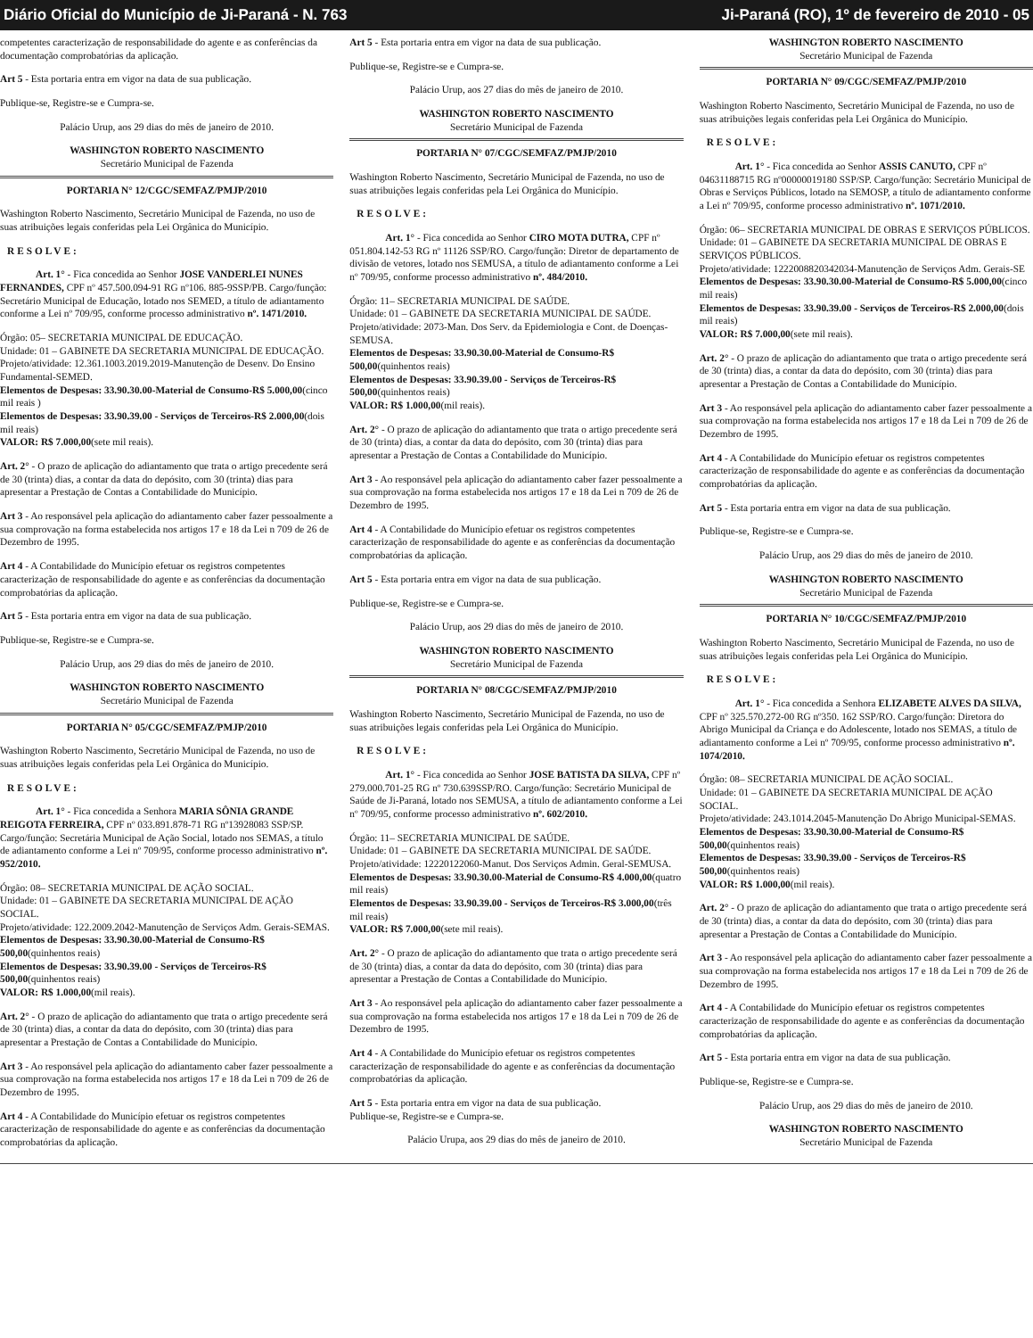Diário Oficial do Município de Ji-Paraná - N. 763 Ji-Paraná (RO), 1º de fevereiro de 2010 - 05
competentes caracterização de responsabilidade do agente e as conferências da documentação comprobatórias da aplicação.
Art 5 - Esta portaria entra em vigor na data de sua publicação.
Publique-se, Registre-se e Cumpra-se.
Palácio Urup, aos 29 dias do mês de janeiro de 2010.
WASHINGTON ROBERTO NASCIMENTO
Secretário Municipal de Fazenda
PORTARIA N° 12/CGC/SEMFAZ/PMJP/2010
Washington Roberto Nascimento, Secretário Municipal de Fazenda, no uso de suas atribuições legais conferidas pela Lei Orgânica do Município.
RESOLVE:
Art. 1° - Fica concedida ao Senhor JOSE VANDERLEI NUNES FERNANDES, CPF nº 457.500.094-91 RG nº106. 885-9SSP/PB. Cargo/função: Secretário Municipal de Educação, lotado nos SEMED, a título de adiantamento conforme a Lei nº 709/95, conforme processo administrativo nº. 1471/2010.
Órgão: 05– SECRETARIA MUNICIPAL DE EDUCAÇÃO.
Unidade: 01 – GABINETE DA SECRETARIA MUNICIPAL DE EDUCAÇÃO.
Projeto/atividade: 12.361.1003.2019.2019-Manutenção de Desenv. Do Ensino Fundamental-SEMED.
Elementos de Despesas: 33.90.30.00-Material de Consumo-R$ 5.000,00(cinco mil reais )
Elementos de Despesas: 33.90.39.00 - Serviços de Terceiros-R$ 2.000,00(dois mil reais)
VALOR: R$ 7.000,00(sete mil reais).
Art. 2° - O prazo de aplicação do adiantamento que trata o artigo precedente será de 30 (trinta) dias, a contar da data do depósito, com 30 (trinta) dias para apresentar a Prestação de Contas a Contabilidade do Município.
Art 3 - Ao responsável pela aplicação do adiantamento caber fazer pessoalmente a sua comprovação na forma estabelecida nos artigos 17 e 18 da Lei n 709 de 26 de Dezembro de 1995.
Art 4 - A Contabilidade do Município efetuar os registros competentes caracterização de responsabilidade do agente e as conferências da documentação comprobatórias da aplicação.
Art 5 - Esta portaria entra em vigor na data de sua publicação.
Publique-se, Registre-se e Cumpra-se.
Palácio Urup, aos 29 dias do mês de janeiro de 2010.
WASHINGTON ROBERTO NASCIMENTO
Secretário Municipal de Fazenda
PORTARIA N° 05/CGC/SEMFAZ/PMJP/2010
Washington Roberto Nascimento, Secretário Municipal de Fazenda, no uso de suas atribuições legais conferidas pela Lei Orgânica do Município.
RESOLVE:
Art. 1° - Fica concedida a Senhora MARIA SÔNIA GRANDE REIGOTA FERREIRA, CPF nº 033.891.878-71 RG nº13928083 SSP/SP. Cargo/função: Secretária Municipal de Ação Social, lotado nos SEMAS, a título de adiantamento conforme a Lei nº 709/95, conforme processo administrativo nº. 952/2010.
Órgão: 08– SECRETARIA MUNICIPAL DE AÇÃO SOCIAL.
Unidade: 01 – GABINETE DA SECRETARIA MUNICIPAL DE AÇÃO SOCIAL.
Projeto/atividade: 122.2009.2042-Manutenção de Serviços Adm. Gerais-SEMAS.
Elementos de Despesas: 33.90.30.00-Material de Consumo-R$ 500,00(quinhentos reais)
Elementos de Despesas: 33.90.39.00 - Serviços de Terceiros-R$ 500,00(quinhentos reais)
VALOR: R$ 1.000,00(mil reais).
Art. 2° - O prazo de aplicação do adiantamento que trata o artigo precedente será de 30 (trinta) dias, a contar da data do depósito, com 30 (trinta) dias para apresentar a Prestação de Contas a Contabilidade do Município.
Art 3 - Ao responsável pela aplicação do adiantamento caber fazer pessoalmente a sua comprovação na forma estabelecida nos artigos 17 e 18 da Lei n 709 de 26 de Dezembro de 1995.
Art 4 - A Contabilidade do Município efetuar os registros competentes caracterização de responsabilidade do agente e as conferências da documentação comprobatórias da aplicação.
Art 5 - Esta portaria entra em vigor na data de sua publicação.
Publique-se, Registre-se e Cumpra-se.
Palácio Urup, aos 27 dias do mês de janeiro de 2010.
WASHINGTON ROBERTO NASCIMENTO
Secretário Municipal de Fazenda
PORTARIA N° 07/CGC/SEMFAZ/PMJP/2010
Washington Roberto Nascimento, Secretário Municipal de Fazenda, no uso de suas atribuições legais conferidas pela Lei Orgânica do Município.
RESOLVE:
Art. 1° - Fica concedida ao Senhor CIRO MOTA DUTRA, CPF nº 051.804.142-53 RG nº 11126 SSP/RO. Cargo/função: Diretor de departamento de divisão de vetores, lotado nos SEMUSA, a título de adiantamento conforme a Lei nº 709/95, conforme processo administrativo nº. 484/2010.
Órgão: 11– SECRETARIA MUNICIPAL DE SAÚDE.
Unidade: 01 – GABINETE DA SECRETARIA MUNICIPAL DE SAÚDE.
Projeto/atividade: 2073-Man. Dos Serv. da Epidemiologia e Cont. de Doenças-SEMUSA.
Elementos de Despesas: 33.90.30.00-Material de Consumo-R$ 500,00(quinhentos reais)
Elementos de Despesas: 33.90.39.00 - Serviços de Terceiros-R$ 500,00(quinhentos reais)
VALOR: R$ 1.000,00(mil reais).
Art. 2° - O prazo de aplicação do adiantamento que trata o artigo precedente será de 30 (trinta) dias, a contar da data do depósito, com 30 (trinta) dias para apresentar a Prestação de Contas a Contabilidade do Município.
Art 3 - Ao responsável pela aplicação do adiantamento caber fazer pessoalmente a sua comprovação na forma estabelecida nos artigos 17 e 18 da Lei n 709 de 26 de Dezembro de 1995.
Art 4 - A Contabilidade do Município efetuar os registros competentes caracterização de responsabilidade do agente e as conferências da documentação comprobatórias da aplicação.
Art 5 - Esta portaria entra em vigor na data de sua publicação.
Publique-se, Registre-se e Cumpra-se.
Palácio Urup, aos 29 dias do mês de janeiro de 2010.
WASHINGTON ROBERTO NASCIMENTO
Secretário Municipal de Fazenda
PORTARIA N° 08/CGC/SEMFAZ/PMJP/2010
Washington Roberto Nascimento, Secretário Municipal de Fazenda, no uso de suas atribuições legais conferidas pela Lei Orgânica do Município.
RESOLVE:
Art. 1° - Fica concedida ao Senhor JOSE BATISTA DA SILVA, CPF nº 279.000.701-25 RG nº 730.639SSP/RO. Cargo/função: Secretário Municipal de Saúde de Ji-Paraná, lotado nos SEMUSA, a título de adiantamento conforme a Lei nº 709/95, conforme processo administrativo nº. 602/2010.
Órgão: 11– SECRETARIA MUNICIPAL DE SAÚDE.
Unidade: 01 – GABINETE DA SECRETARIA MUNICIPAL DE SAÚDE.
Projeto/atividade: 12220122060-Manut. Dos Serviços Admin. Geral-SEMUSA.
Elementos de Despesas: 33.90.30.00-Material de Consumo-R$ 4.000,00(quatro mil reais)
Elementos de Despesas: 33.90.39.00 - Serviços de Terceiros-R$ 3.000,00(três mil reais)
VALOR: R$ 7.000,00(sete mil reais).
Art. 2° - O prazo de aplicação do adiantamento que trata o artigo precedente será de 30 (trinta) dias, a contar da data do depósito, com 30 (trinta) dias para apresentar a Prestação de Contas a Contabilidade do Município.
Art 3 - Ao responsável pela aplicação do adiantamento caber fazer pessoalmente a sua comprovação na forma estabelecida nos artigos 17 e 18 da Lei n 709 de 26 de Dezembro de 1995.
Art 4 - A Contabilidade do Município efetuar os registros competentes caracterização de responsabilidade do agente e as conferências da documentação comprobatórias da aplicação.
Art 5 - Esta portaria entra em vigor na data de sua publicação.
Publique-se, Registre-se e Cumpra-se.
Palácio Urupa, aos 29 dias do mês de janeiro de 2010.
WASHINGTON ROBERTO NASCIMENTO
Secretário Municipal de Fazenda
PORTARIA N° 09/CGC/SEMFAZ/PMJP/2010
Washington Roberto Nascimento, Secretário Municipal de Fazenda, no uso de suas atribuições legais conferidas pela Lei Orgânica do Município.
RESOLVE:
Art. 1° - Fica concedida ao Senhor ASSIS CANUTO, CPF nº 04631188715 RG nº00000019180 SSP/SP. Cargo/função: Secretário Municipal de Obras e Serviços Públicos, lotado na SEMOSP, a título de adiantamento conforme a Lei nº 709/95, conforme processo administrativo nº. 1071/2010.
Órgão: 06– SECRETARIA MUNICIPAL DE OBRAS E SERVIÇOS PÚBLICOS.
Unidade: 01 – GABINETE DA SECRETARIA MUNICIPAL DE OBRAS E SERVIÇOS PÚBLICOS.
Projeto/atividade: 1222008820342034-Manutenção de Serviços Adm. Gerais-SE
Elementos de Despesas: 33.90.30.00-Material de Consumo-R$ 5.000,00(cinco mil reais)
Elementos de Despesas: 33.90.39.00 - Serviços de Terceiros-R$ 2.000,00(dois mil reais)
VALOR: R$ 7.000,00(sete mil reais).
Art. 2° - O prazo de aplicação do adiantamento que trata o artigo precedente será de 30 (trinta) dias, a contar da data do depósito, com 30 (trinta) dias para apresentar a Prestação de Contas a Contabilidade do Município.
Art 3 - Ao responsável pela aplicação do adiantamento caber fazer pessoalmente a sua comprovação na forma estabelecida nos artigos 17 e 18 da Lei n 709 de 26 de Dezembro de 1995.
Art 4 - A Contabilidade do Município efetuar os registros competentes caracterização de responsabilidade do agente e as conferências da documentação comprobatórias da aplicação.
Art 5 - Esta portaria entra em vigor na data de sua publicação.
Publique-se, Registre-se e Cumpra-se.
Palácio Urup, aos 29 dias do mês de janeiro de 2010.
WASHINGTON ROBERTO NASCIMENTO
Secretário Municipal de Fazenda
PORTARIA N° 10/CGC/SEMFAZ/PMJP/2010
Washington Roberto Nascimento, Secretário Municipal de Fazenda, no uso de suas atribuições legais conferidas pela Lei Orgânica do Município.
RESOLVE:
Art. 1° - Fica concedida a Senhora ELIZABETE ALVES DA SILVA, CPF nº 325.570.272-00 RG nº350. 162 SSP/RO. Cargo/função: Diretora do Abrigo Municipal da Criança e do Adolescente, lotado nos SEMAS, a título de adiantamento conforme a Lei nº 709/95, conforme processo administrativo nº. 1074/2010.
Órgão: 08– SECRETARIA MUNICIPAL DE AÇÃO SOCIAL.
Unidade: 01 – GABINETE DA SECRETARIA MUNICIPAL DE AÇÃO SOCIAL.
Projeto/atividade: 243.1014.2045-Manutenção Do Abrigo Municipal-SEMAS.
Elementos de Despesas: 33.90.30.00-Material de Consumo-R$ 500,00(quinhentos reais)
Elementos de Despesas: 33.90.39.00 - Serviços de Terceiros-R$ 500,00(quinhentos reais)
VALOR: R$ 1.000,00(mil reais).
Art. 2° - O prazo de aplicação do adiantamento que trata o artigo precedente será de 30 (trinta) dias, a contar da data do depósito, com 30 (trinta) dias para apresentar a Prestação de Contas a Contabilidade do Município.
Art 3 - Ao responsável pela aplicação do adiantamento caber fazer pessoalmente a sua comprovação na forma estabelecida nos artigos 17 e 18 da Lei n 709 de 26 de Dezembro de 1995.
Art 4 - A Contabilidade do Município efetuar os registros competentes caracterização de responsabilidade do agente e as conferências da documentação comprobatórias da aplicação.
Art 5 - Esta portaria entra em vigor na data de sua publicação.
Publique-se, Registre-se e Cumpra-se.
Palácio Urup, aos 29 dias do mês de janeiro de 2010.
WASHINGTON ROBERTO NASCIMENTO
Secretário Municipal de Fazenda